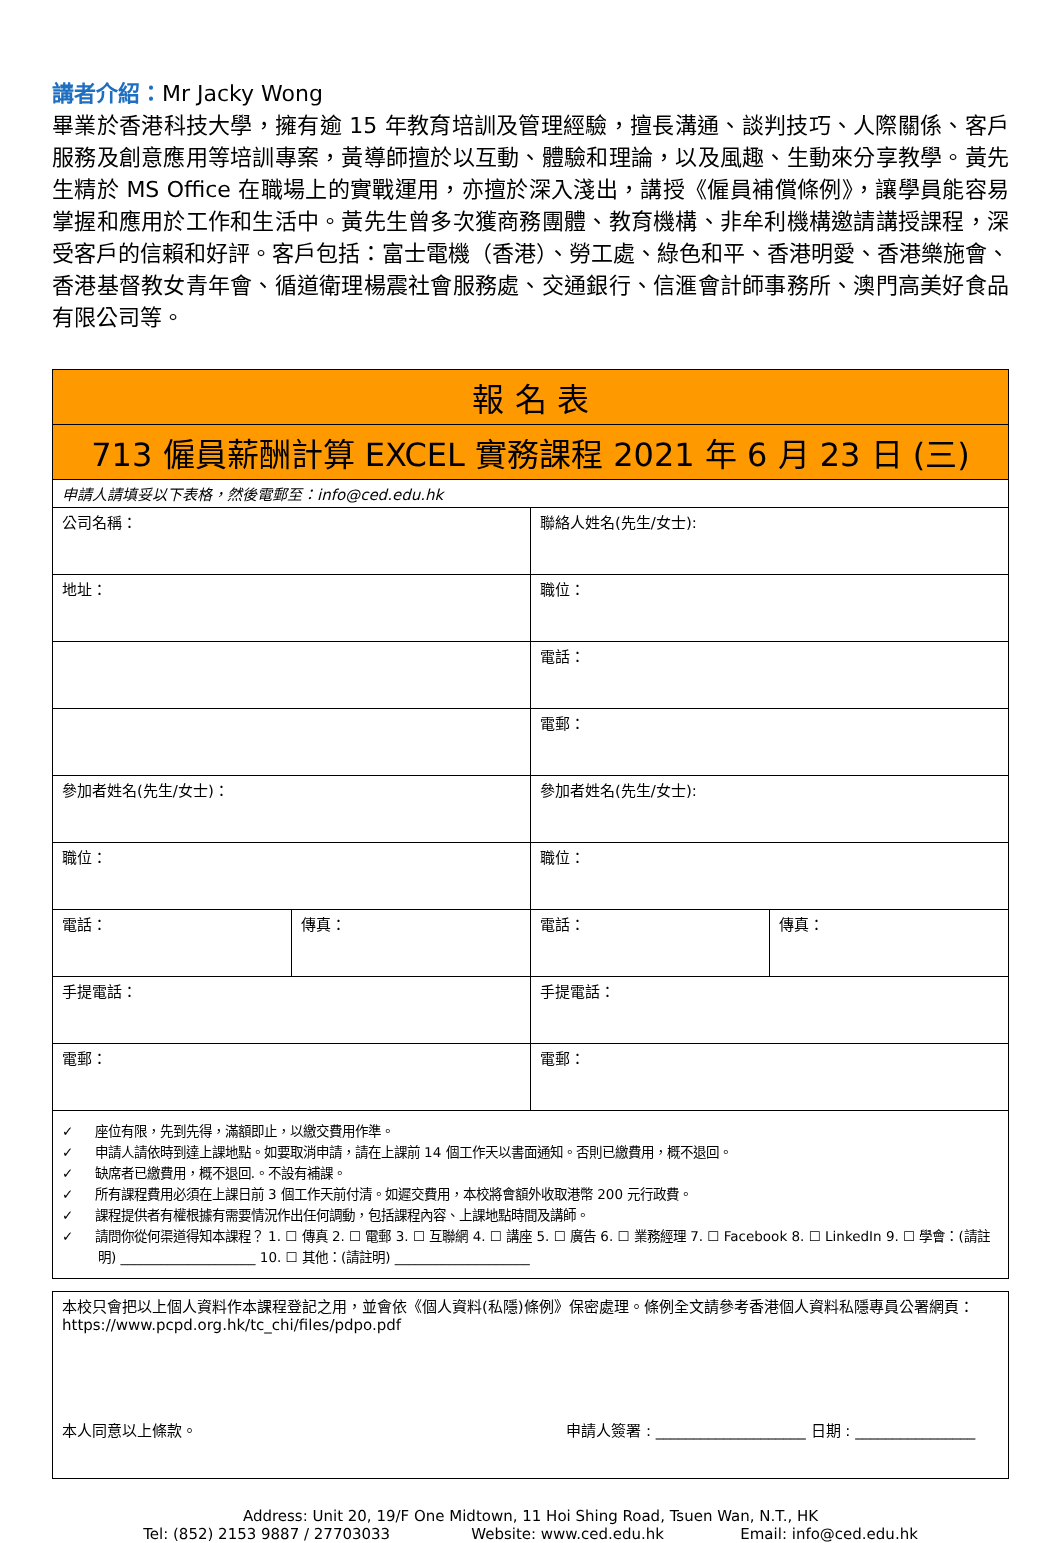講者介紹：Mr Jacky Wong
畢業於香港科技大學，擁有逾 15 年教育培訓及管理經驗，擅長溝通、談判技巧、人際關係、客戶服務及創意應用等培訓專案，黃導師擅於以互動、體驗和理論，以及風趣、生動來分享教學。黃先生精於 MS Office 在職場上的實戰運用，亦擅於深入淺出，講授《僱員補償條例》，讓學員能容易掌握和應用於工作和生活中。黃先生曾多次獲商務團體、教育機構、非牟利機構邀請講授課程，深受客戶的信賴和好評。客戶包括：富士電機（香港）、勞工處、綠色和平、香港明愛、香港樂施會、香港基督教女青年會、循道衛理楊震社會服務處、交通銀行、信滙會計師事務所、澳門高美好食品有限公司等。
| 報 名 表 | | | |
| 713 僱員薪酬計算 EXCEL 實務課程 2021 年 6 月 23 日 (三) | | | |
| 申請人請填妥以下表格，然後電郵至：info@ced.edu.hk | | | |
| 公司名稱： | | 聯絡人姓名(先生/女士): | |
| 地址： | | 職位： | |
| | | 電話： | |
| | | 電郵： | |
| 參加者姓名(先生/女士)： | | 參加者姓名(先生/女士): | |
| 職位： | | 職位： | |
| 電話： | 傳真： | 電話： | 傳真： |
| 手提電話： | | 手提電話： | |
| 電郵： | | 電郵： | |
| ✓ 座位有限，先到先得，滿額即止，以繳交費用作準。 ✓ 申請人請依時到達上課地點。如要取消申請，請在上課前 14 個工作天以書面通知。否則已繳費用，概不退回。 ✓ 缺席者已繳費用，概不退回.。不設有補課。 ✓ 所有課程費用必須在上課日前 3 個工作天前付清。如遲交費用，本校將會額外收取港幣 200 元行政費。 ✓ 課程提供者有權根據有需要情況作出任何調動，包括課程內容、上課地點時間及講師。 ✓ 請問你從何渠道得知本課程？ 1. ☐ 傳真 2. ☐ 電郵 3. ☐ 互聯網 4. ☐ 講座 5. ☐ 廣告 6. ☐ 業務經理 7. ☐ Facebook 8. ☐ LinkedIn 9. ☐ 學會：(請註明) ____________________ 10. ☐ 其他：(請註明) ____________________ | | | |
| 本校只會把以上個人資料作本課程登記之用，並會依《個人資料(私隱)條例》保密處理。條例全文請參考香港個人資料私隱專員公署網頁： https://www.pcpd.org.hk/tc_chi/files/pdpo.pdf 本人同意以上條款。 申請人簽署 : ____________________ 日期 : ________________ |
Address: Unit 20, 19/F One Midtown, 11 Hoi Shing Road, Tsuen Wan, N.T., HK
Tel: (852) 2153 9887 / 27703033 Website: www.ced.edu.hk Email: info@ced.edu.hk